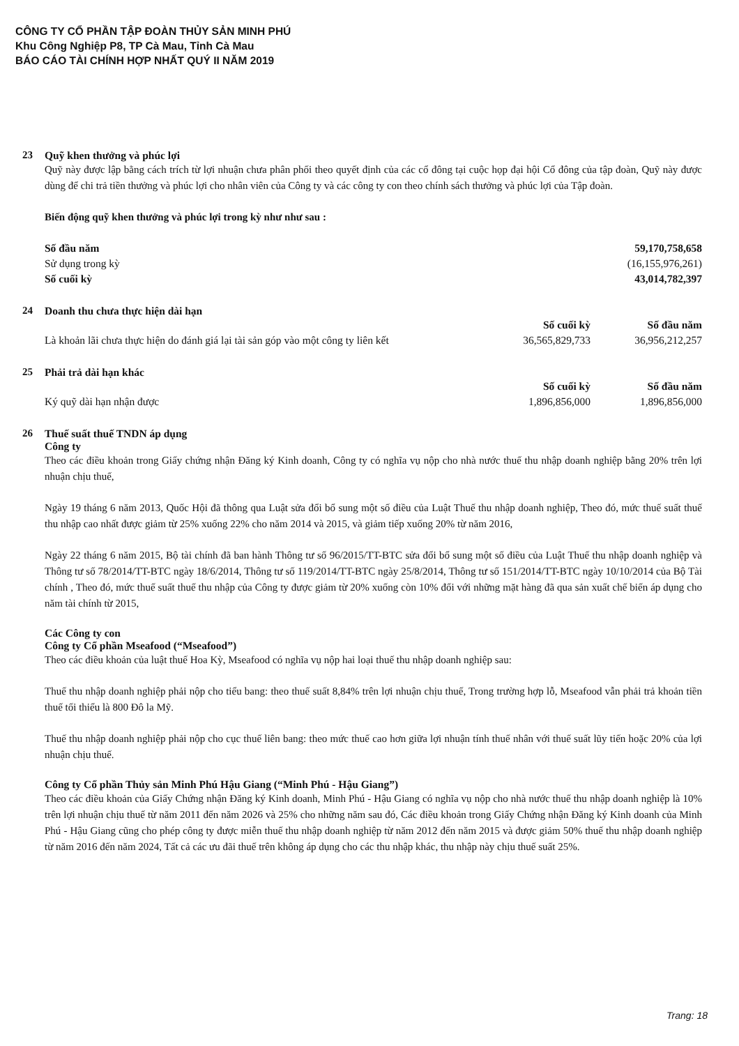CÔNG TY CỔ PHẦN TẬP ĐOÀN THỦY SẢN MINH PHÚ
Khu Công Nghiệp P8, TP Cà Mau, Tỉnh Cà Mau
BÁO CÁO TÀI CHÍNH HỢP NHẤT QUÝ II NĂM 2019
23 Quỹ khen thưởng và phúc lợi
Quỹ này được lập bằng cách trích từ lợi nhuận chưa phân phối theo quyết định của các cổ đông tại cuộc họp đại hội Cổ đông của tập đoàn, Quỹ này được dùng để chi trả tiền thưởng và phúc lợi cho nhân viên của Công ty và các công ty con theo chính sách thưởng và phúc lợi của Tập đoàn.
Biến động quỹ khen thưởng và phúc lợi trong kỳ như như sau :
| Số đầu năm | 59,170,758,658 |
| Sử dụng trong kỳ | (16,155,976,261) |
| Số cuối kỳ | 43,014,782,397 |
24 Doanh thu chưa thực hiện dài hạn
| | Số cuối kỳ | Số đầu năm |
| --- | --- | --- |
| Là khoản lãi chưa thực hiện do đánh giá lại tài sản góp vào một công ty liên kết | 36,565,829,733 | 36,956,212,257 |
25 Phải trả dài hạn khác
| | Số cuối kỳ | Số đầu năm |
| --- | --- | --- |
| Ký quỹ dài hạn nhận được | 1,896,856,000 | 1,896,856,000 |
26 Thuế suất thuế TNDN áp dụng
Công ty
Theo các điều khoản trong Giấy chứng nhận Đăng ký Kinh doanh, Công ty có nghĩa vụ nộp cho nhà nước thuế thu nhập doanh nghiệp bằng 20% trên lợi nhuận chịu thuế,
Ngày 19 tháng 6 năm 2013, Quốc Hội đã thông qua Luật sửa đổi bổ sung một số điều của Luật Thuế thu nhập doanh nghiệp, Theo đó, mức thuế suất thuế thu nhập cao nhất được giảm từ 25% xuống 22% cho năm 2014 và 2015, và giảm tiếp xuống 20% từ năm 2016,
Ngày 22 tháng 6 năm 2015, Bộ tài chính đã ban hành Thông tư số 96/2015/TT-BTC sửa đổi bổ sung một số điều của Luật Thuế thu nhập doanh nghiệp và Thông tư số 78/2014/TT-BTC ngày 18/6/2014, Thông tư số 119/2014/TT-BTC ngày 25/8/2014, Thông tư số 151/2014/TT-BTC ngày 10/10/2014 của Bộ Tài chính , Theo đó, mức thuế suất thuế thu nhập của Công ty được giảm từ 20% xuống còn 10% đối với những mặt hàng đã qua sản xuất chế biến áp dụng cho năm tài chính từ 2015,
Các Công ty con
Công ty Cổ phần Mseafood (“Mseafood”)
Theo các điều khoản của luật thuế Hoa Kỳ, Mseafood có nghĩa vụ nộp hai loại thuế thu nhập doanh nghiệp sau:
Thuế thu nhập doanh nghiệp phải nộp cho tiểu bang: theo thuế suất 8,84% trên lợi nhuận chịu thuế, Trong trường hợp lỗ, Mseafood vẫn phải trả khoản tiền thuế tối thiểu là 800 Đô la Mỹ.
Thuế thu nhập doanh nghiệp phải nộp cho cục thuế liên bang: theo mức thuế cao hơn giữa lợi nhuận tính thuế nhân với thuế suất lũy tiến hoặc 20% của lợi nhuận chịu thuế.
Công ty Cổ phần Thủy sản Minh Phú Hậu Giang (“Minh Phú - Hậu Giang”)
Theo các điều khoản của Giấy Chứng nhận Đăng ký Kinh doanh, Minh Phú - Hậu Giang có nghĩa vụ nộp cho nhà nước thuế thu nhập doanh nghiệp là 10% trên lợi nhuận chịu thuế từ năm 2011 đến năm 2026 và 25% cho những năm sau đó, Các điều khoản trong Giấy Chứng nhận Đăng ký Kinh doanh của Minh Phú - Hậu Giang cũng cho phép công ty được miễn thuế thu nhập doanh nghiệp từ năm 2012 đến năm 2015 và được giảm 50% thuế thu nhập doanh nghiệp từ năm 2016 đến năm 2024, Tất cả các ưu đãi thuế trên không áp dụng cho các thu nhập khác, thu nhập này chịu thuế suất 25%.
Trang: 18